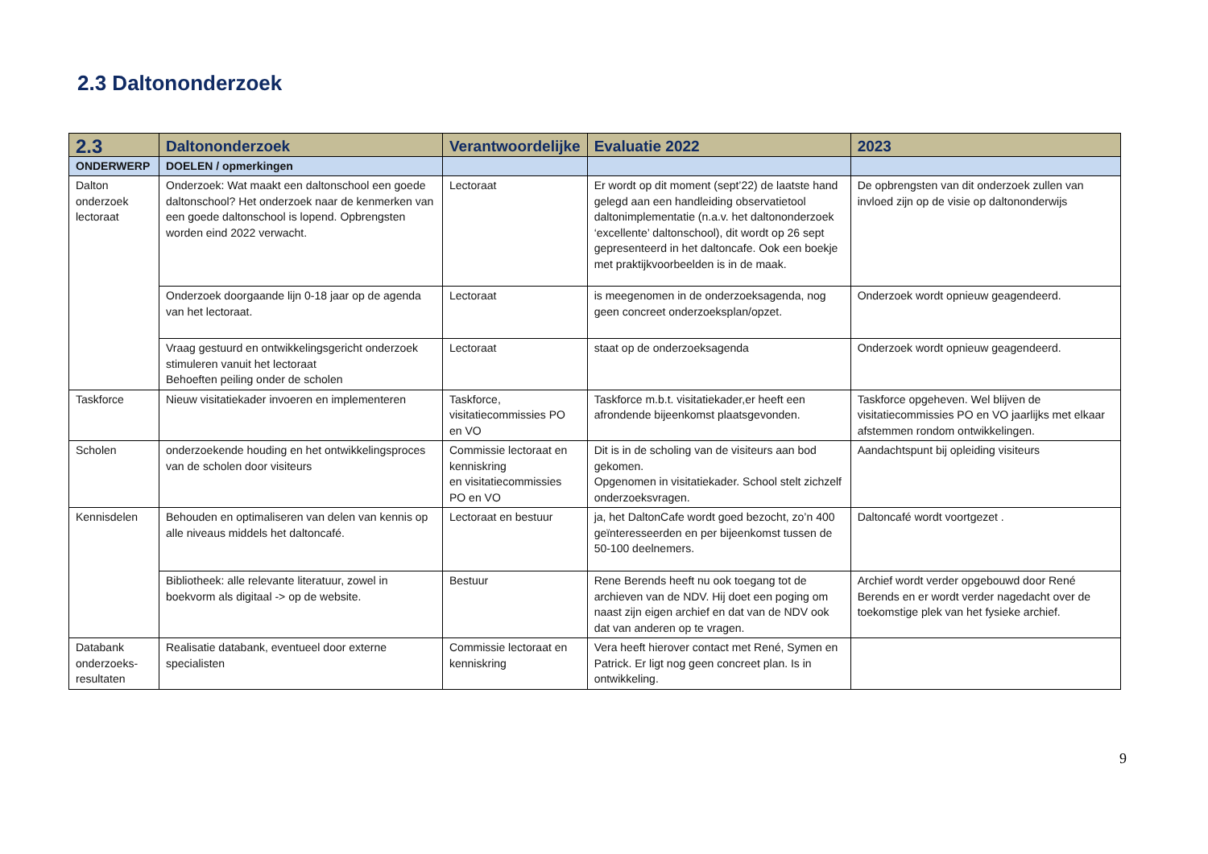2.3 Daltononderzoek
| 2.3 | Daltononderzoek | Verantwoordelijke | Evaluatie 2022 | 2023 |
| --- | --- | --- | --- | --- |
| ONDERWERP | DOELEN / opmerkingen | | | |
| Dalton onderzoek lectoraat | Onderzoek: Wat maakt een daltonschool een goede daltonschool? Het onderzoek naar de kenmerken van een goede daltonschool is lopend. Opbrengsten worden eind 2022 verwacht. | Lectoraat | Er wordt op dit moment (sept’22) de laatste hand gelegd aan een handleiding observatietool daltonimplementatie (n.a.v. het daltononderzoek ‘excellente’ daltonschool), dit wordt op 26 sept gepresenteerd in het daltoncafe. Ook een boekje met praktijkvoorbeelden is in de maak. | De opbrengsten van dit onderzoek zullen van invloed zijn op de visie op daltononderwijs |
| | Onderzoek doorgaande lijn 0-18 jaar op de agenda van het lectoraat. | Lectoraat | is meegenomen in de onderzoeksagenda, nog geen concreet onderzoeksplan/opzet. | Onderzoek wordt opnieuw geagendeerd. |
| | Vraag gestuurd en ontwikkelingsgericht onderzoek stimuleren vanuit het lectoraat Behoeften peiling onder de scholen | Lectoraat | staat op de onderzoeksagenda | Onderzoek wordt opnieuw geagendeerd. |
| Taskforce | Nieuw visitatiekader invoeren en implementeren | Taskforce, visitatiecommissies PO en VO | Taskforce m.b.t. visitatiekader,er heeft een afrondende bijeenkomst plaatsgevonden. | Taskforce opgeheven. Wel blijven de visitatiecommissies PO en VO jaarlijks met elkaar afstemmen rondom ontwikkelingen. |
| Scholen | onderzoekende houding en het ontwikkelingsproces van de scholen door visiteurs | Commissie lectoraat en kenniskring en visitatiecommissies PO en VO | Dit is in de scholing van de visiteurs aan bod gekomen. Opgenomen in visitatiekader. School stelt zichzelf onderzoeksvragen. | Aandachtspunt bij opleiding visiteurs |
| Kennisdelen | Behouden en optimaliseren van delen van kennis op alle niveaus middels het daltoncafé. | Lectoraat en bestuur | ja, het DaltonCafe wordt goed bezocht, zo’n 400 geïnteresseerden en per bijeenkomst tussen de 50-100 deelnemers. | Daltoncafé wordt voortgezet . |
| | Bibliotheek: alle relevante literatuur, zowel in boekvorm als digitaal -> op de website. | Bestuur | Rene Berends heeft nu ook toegang tot de archieven van de NDV. Hij doet een poging om naast zijn eigen archief en dat van de NDV ook dat van anderen op te vragen. | Archief wordt verder opgebouwd door René Berends en er wordt verder nagedacht over de toekomstige plek van het fysieke archief. |
| Databank onderzoeks-resultaten | Realisatie databank, eventueel door externe specialisten | Commissie lectoraat en kenniskring | Vera heeft hierover contact met René, Symen en Patrick. Er ligt nog geen concreet plan. Is in ontwikkeling. | |
9